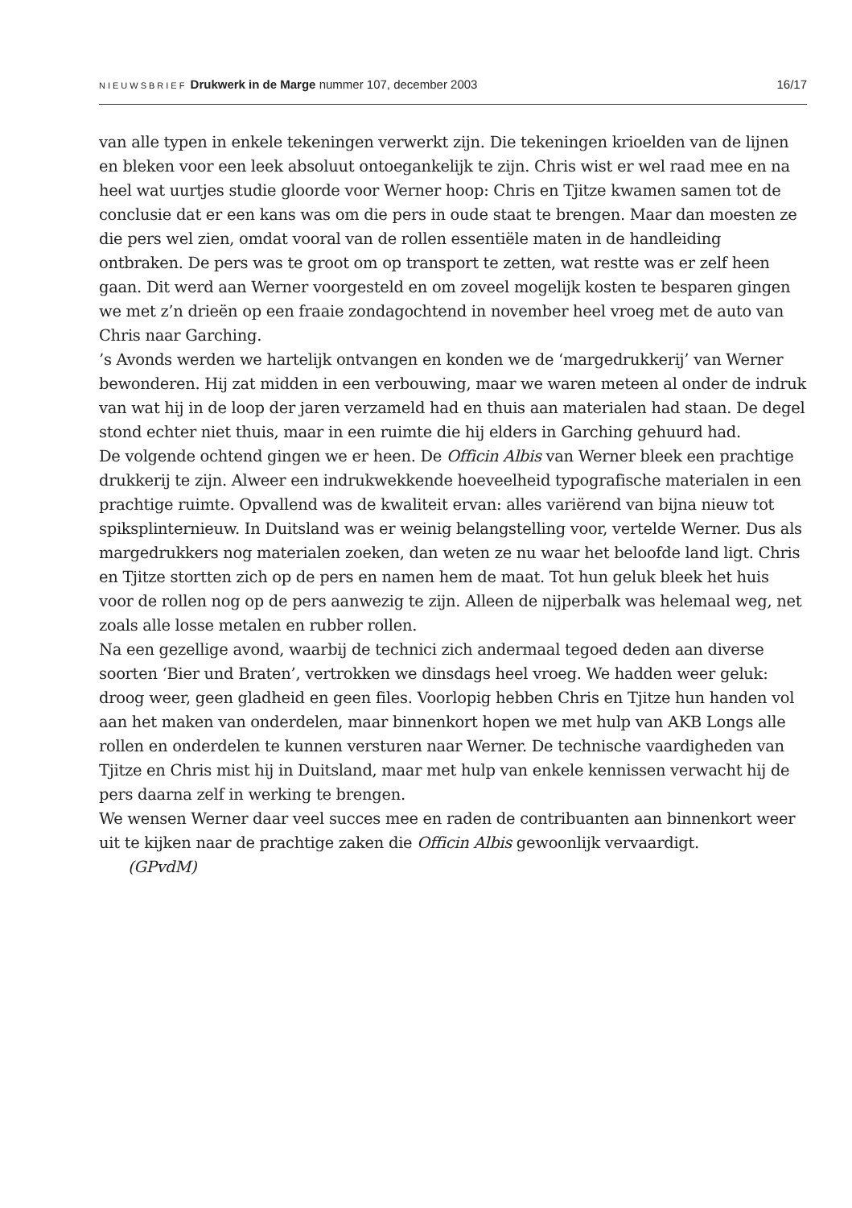NIEUWSBRIEF Drukwerk in de Marge nummer 107, december 2003
16/17
van alle typen in enkele tekeningen verwerkt zijn. Die tekeningen krioelden van de lijnen en bleken voor een leek absoluut ontoegankelijk te zijn. Chris wist er wel raad mee en na heel wat uurtjes studie gloorde voor Werner hoop: Chris en Tjitze kwamen samen tot de conclusie dat er een kans was om die pers in oude staat te brengen. Maar dan moesten ze die pers wel zien, omdat vooral van de rollen essen­tiële maten in de handleiding ontbraken. De pers was te groot om op transport te zetten, wat restte was er zelf heen gaan. Dit werd aan Werner voorgesteld en om zoveel mogelijk kosten te besparen gingen we met z’n drieën op een fraaie zondag­ochtend in november heel vroeg met de auto van Chris naar Garching.
’s Avonds werden we hartelijk ontvangen en konden we de ‘margedrukkerij’ van Werner bewonderen. Hij zat midden in een verbouwing, maar we waren meteen al onder de indruk van wat hij in de loop der jaren verzameld had en thuis aan mate­rialen had staan. De degel stond echter niet thuis, maar in een ruimte die hij elders in Garching gehuurd had.
De volgende ochtend gingen we er heen. De Officin Albis van Werner bleek een prachtige drukkerij te zijn. Alweer een indrukwekkende hoeveelheid typografische materialen in een prachtige ruimte. Opvallend was de kwaliteit ervan: alles varië­rend van bijna nieuw tot spiksplinternieuw. In Duitsland was er weinig belangstel­ling voor, vertelde Werner. Dus als margedrukkers nog materialen zoeken, dan weten ze nu waar het beloofde land ligt. Chris en Tjitze stortten zich op de pers en namen hem de maat. Tot hun geluk bleek het huis voor de rollen nog op de pers aanwezig te zijn. Alleen de nijperbalk was helemaal weg, net zoals alle losse meta­len en rubber rollen.
Na een gezellige avond, waarbij de technici zich andermaal tegoed deden aan diverse soorten ‘Bier und Braten’, vertrokken we dinsdags heel vroeg. We hadden weer geluk: droog weer, geen gladheid en geen files. Voorlopig hebben Chris en Tjitze hun handen vol aan het maken van onderdelen, maar binnenkort hopen we met hulp van AKB Longs alle rollen en onderdelen te kunnen versturen naar Wer­ner. De technische vaardigheden van Tjitze en Chris mist hij in Duitsland, maar met hulp van enkele kennissen verwacht hij de pers daarna zelf in werking te bren­gen.
We wensen Werner daar veel succes mee en raden de contribuanten aan binnenkort weer uit te kijken naar de prachtige zaken die Officin Albis gewoonlijk vervaardigt.
(GPvdM)